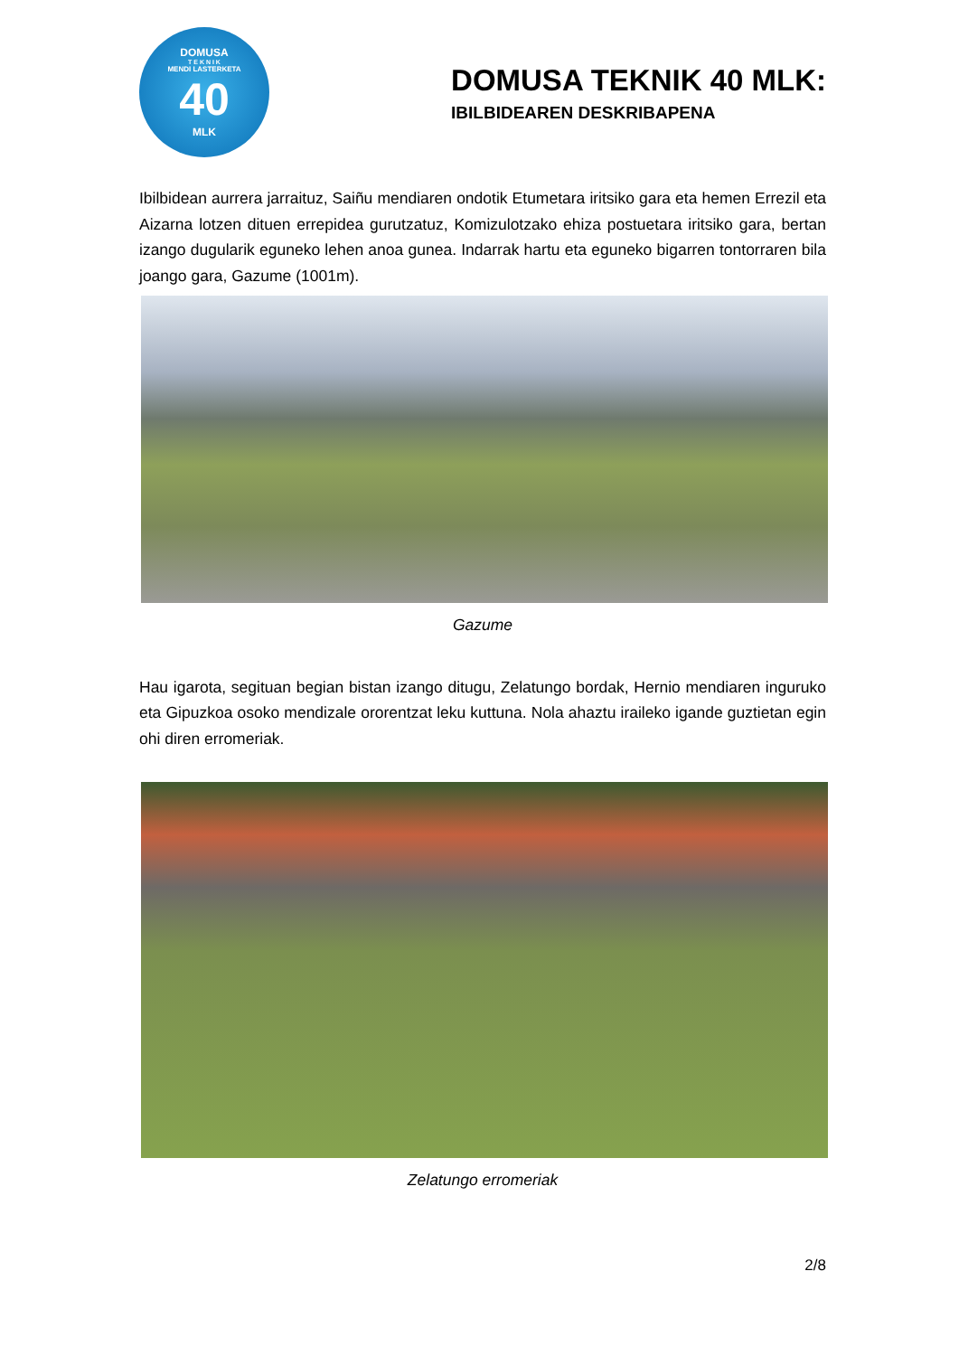DOMUSA
T E K N I K
MENDI LASTERKETA
40
MLK
DOMUSA TEKNIK 40 MLK:
IBILBIDEAREN DESKRIBAPENA
Ibilbidean aurrera jarraituz, Saiñu mendiaren ondotik Etumetara iritsiko gara eta hemen Errezil eta Aizarna lotzen dituen errepidea gurutzatuz, Komizulotzako ehiza postuetara iritsiko gara, bertan izango dugularik eguneko lehen anoa gunea. Indarrak hartu eta eguneko bigarren tontorraren bila joango gara, Gazume (1001m).
Gazume
Hau igarota, segituan begian bistan izango ditugu, Zelatungo bordak, Hernio mendiaren inguruko eta Gipuzkoa osoko mendizale ororentzat leku kuttuna. Nola ahaztu iraileko igande guztietan egin ohi diren erromeriak.
Zelatungo erromeriak
2/8